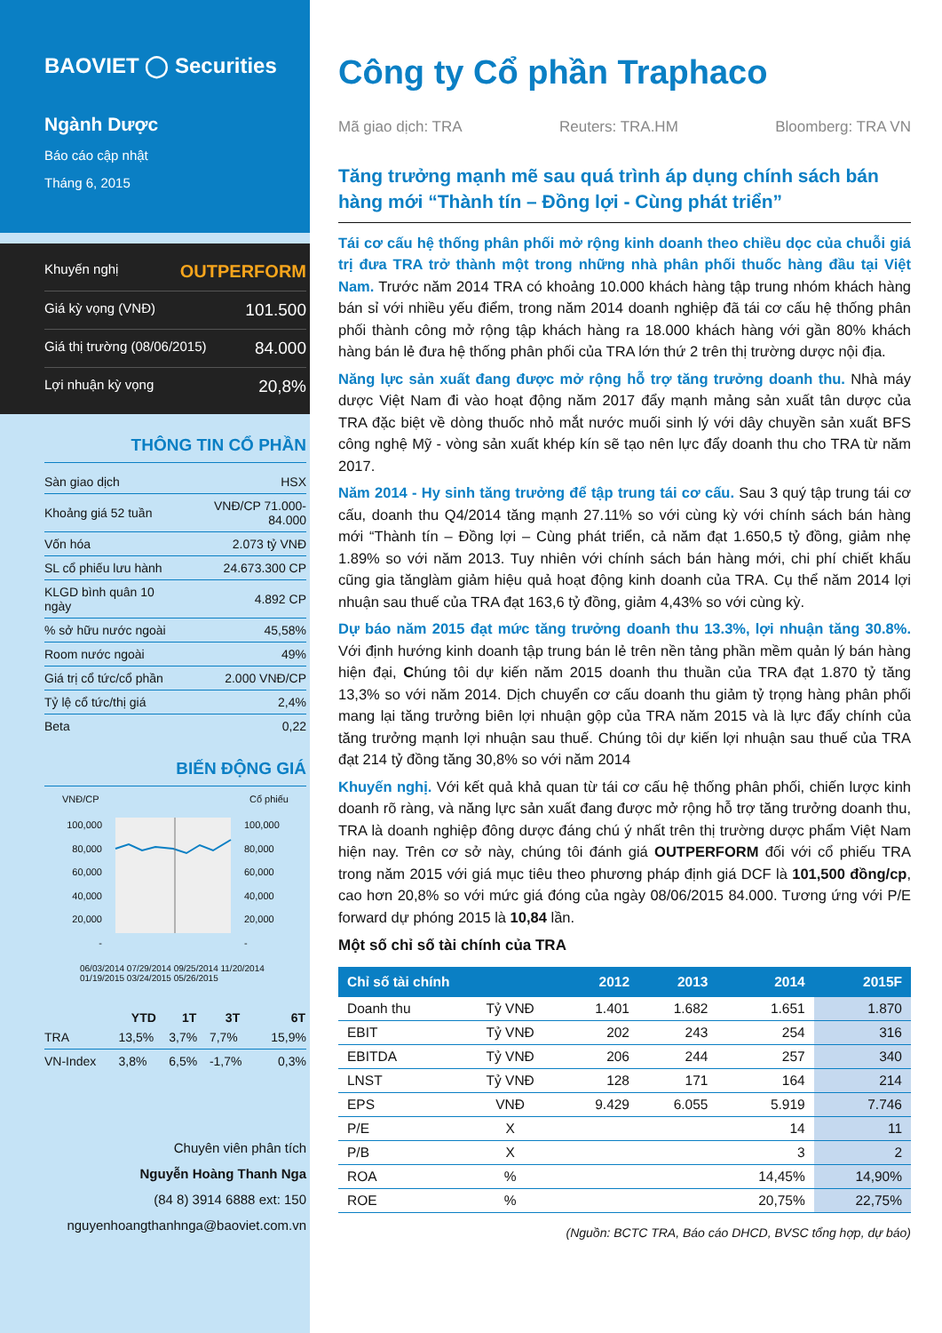BAOVIET ◯ Securities
Ngành Dược
Báo cáo cập nhật
Tháng 6, 2015
Khuyến nghị OUTPERFORM
Giá kỳ vọng (VNĐ) 101.500
Giá thị trường (08/06/2015) 84.000
Lợi nhuận kỳ vọng 20,8%
THÔNG TIN CỔ PHẦN
| Sàn giao dịch | HSX |
| Khoảng giá 52 tuần | VNĐ/CP 71.000-84.000 |
| Vốn hóa | 2.073 tỷ VNĐ |
| SL cổ phiếu lưu hành | 24.673.300 CP |
| KLGD bình quân 10 ngày | 4.892 CP |
| % sở hữu nước ngoài | 45,58% |
| Room nước ngoài | 49% |
| Giá trị cổ tức/cổ phần | 2.000 VNĐ/CP |
| Tỷ lệ cổ tức/thị giá | 2,4% |
| Beta | 0,22 |
BIẾN ĐỘNG GIÁ
VNĐ/CP Cổ phiếu
100,000
80,000
60,000
40,000
20,000
-
100,000
80,000
60,000
40,000
20,000
-
06/03/2014 07/29/2014 09/25/2014 11/20/2014 01/19/2015 03/24/2015 05/26/2015
| | YTD | 1T | 3T | 6T |
| --- | --- | --- | --- | --- |
| TRA | 13,5% | 3,7% | 7,7% | 15,9% |
| VN-Index | 3,8% | 6,5% | -1,7% | 0,3% |
Chuyên viên phân tích
Nguyễn Hoàng Thanh Nga
(84 8) 3914 6888 ext: 150
nguyenhoangthanhnga@baoviet.com.vn
Công ty Cổ phần Traphaco
Mã giao dịch: TRA Reuters: TRA.HM Bloomberg: TRA VN
Tăng trưởng mạnh mẽ sau quá trình áp dụng chính sách bán hàng mới “Thành tín – Đồng lợi - Cùng phát triển”
Tái cơ cấu hệ thống phân phối mở rộng kinh doanh theo chiều dọc của chuỗi giá trị đưa TRA trở thành một trong những nhà phân phối thuốc hàng đầu tại Việt Nam. Trước năm 2014 TRA có khoảng 10.000 khách hàng tập trung nhóm khách hàng bán sỉ với nhiều yếu điểm, trong năm 2014 doanh nghiệp đã tái cơ cấu hệ thống phân phối thành công mở rộng tập khách hàng ra 18.000 khách hàng với gần 80% khách hàng bán lẻ đưa hệ thống phân phối của TRA lớn thứ 2 trên thị trường dược nội địa.
Năng lực sản xuất đang được mở rộng hỗ trợ tăng trưởng doanh thu. Nhà máy dược Việt Nam đi vào hoạt động năm 2017 đẩy mạnh mảng sản xuất tân dược của TRA đặc biệt về dòng thuốc nhỏ mắt nước muối sinh lý với dây chuyền sản xuất BFS công nghệ Mỹ - vòng sản xuất khép kín sẽ tạo nên lực đẩy doanh thu cho TRA từ năm 2017.
Năm 2014 - Hy sinh tăng trưởng để tập trung tái cơ cấu. Sau 3 quý tập trung tái cơ cấu, doanh thu Q4/2014 tăng mạnh 27.11% so với cùng kỳ với chính sách bán hàng mới “Thành tín – Đồng lợi – Cùng phát triển, cả năm đạt 1.650,5 tỷ đồng, giảm nhẹ 1.89% so với năm 2013. Tuy nhiên với chính sách bán hàng mới, chi phí chiết khấu cũng gia tănglàm giảm hiệu quả hoạt động kinh doanh của TRA. Cụ thể năm 2014 lợi nhuận sau thuế của TRA đạt 163,6 tỷ đồng, giảm 4,43% so với cùng kỳ.
Dự báo năm 2015 đạt mức tăng trưởng doanh thu 13.3%, lợi nhuận tăng 30.8%. Với định hướng kinh doanh tập trung bán lẻ trên nền tảng phần mềm quản lý bán hàng hiện đại, Chúng tôi dự kiến năm 2015 doanh thu thuần của TRA đạt 1.870 tỷ tăng 13,3% so với năm 2014. Dịch chuyển cơ cấu doanh thu giảm tỷ trọng hàng phân phối mang lại tăng trưởng biên lợi nhuận gộp của TRA năm 2015 và là lực đẩy chính của tăng trưởng mạnh lợi nhuận sau thuế. Chúng tôi dự kiến lợi nhuận sau thuế của TRA đạt 214 tỷ đồng tăng 30,8% so với năm 2014
Khuyến nghị. Với kết quả khả quan từ tái cơ cấu hệ thống phân phối, chiến lược kinh doanh rõ ràng, và năng lực sản xuất đang được mở rộng hỗ trợ tăng trưởng doanh thu, TRA là doanh nghiệp đông dược đáng chú ý nhất trên thị trường dược phẩm Việt Nam hiện nay. Trên cơ sở này, chúng tôi đánh giá OUTPERFORM đối với cổ phiếu TRA trong năm 2015 với giá mục tiêu theo phương pháp định giá DCF là 101,500 đồng/cp, cao hơn 20,8% so với mức giá đóng của ngày 08/06/2015 84.000. Tương ứng với P/E forward dự phóng 2015 là 10,84 lần.
Một số chỉ số tài chính của TRA
| Chỉ số tài chính | | 2012 | 2013 | 2014 | 2015F |
| --- | --- | --- | --- | --- | --- |
| Doanh thu | Tỷ VNĐ | 1.401 | 1.682 | 1.651 | 1.870 |
| EBIT | Tỷ VNĐ | 202 | 243 | 254 | 316 |
| EBITDA | Tỷ VNĐ | 206 | 244 | 257 | 340 |
| LNST | Tỷ VNĐ | 128 | 171 | 164 | 214 |
| EPS | VNĐ | 9.429 | 6.055 | 5.919 | 7.746 |
| P/E | X | | | 14 | 11 |
| P/B | X | | | 3 | 2 |
| ROA | % | | | 14,45% | 14,90% |
| ROE | % | | | 20,75% | 22,75% |
(Nguồn: BCTC TRA, Báo cáo DHCD, BVSC tổng hợp, dự báo)